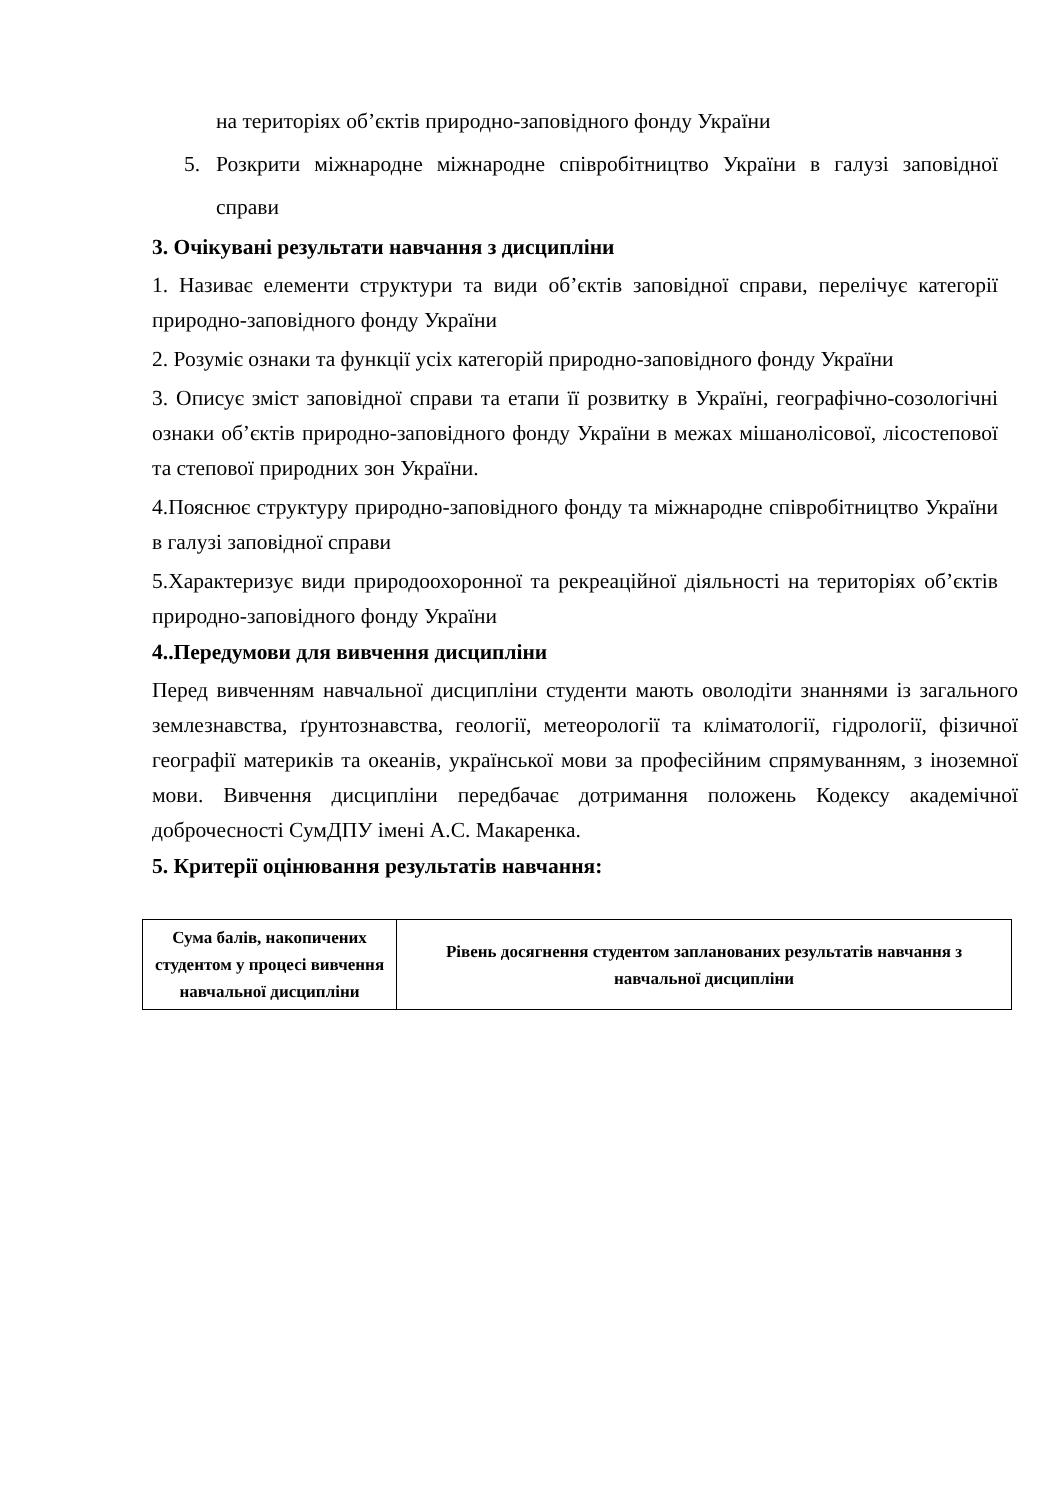на територіях об’єктів природно-заповідного фонду України
5. Розкрити міжнародне міжнародне співробітництво України в галузі заповідної справи
3. Очікувані результати навчання з дисципліни
1. Називає елементи структури та види об’єктів заповідної справи, перелічує категорії природно-заповідного фонду України
2. Розуміє ознаки та функції усіх категорій природно-заповідного фонду України
3. Описує зміст заповідної справи та етапи її розвитку в Україні, географічно-созологічні ознаки об’єктів природно-заповідного фонду України в межах мішанолісової, лісостепової та степової природних зон України.
4.Пояснює структуру природно-заповідного фонду та міжнародне співробітництво України в галузі заповідної справи
5.Характеризує види природоохоронної та рекреаційної діяльності на територіях об’єктів природно-заповідного фонду України
4..Передумови для вивчення дисципліни
Перед вивченням навчальної дисципліни студенти мають оволодіти знаннями із загального землезнавства, ґрунтознавства, геології, метеорології та кліматології, гідрології, фізичної географії материків та океанів, української мови за професійним спрямуванням, з іноземної мови. Вивчення дисципліни передбачає дотримання положень Кодексу академічної доброчесності СумДПУ імені А.С. Макаренка.
5. Критерії оцінювання результатів навчання:
| Сума балів, накопичених студентом у процесі вивчення навчальної дисципліни | Рівень досягнення студентом запланованих результатів навчання з навчальної дисципліни |